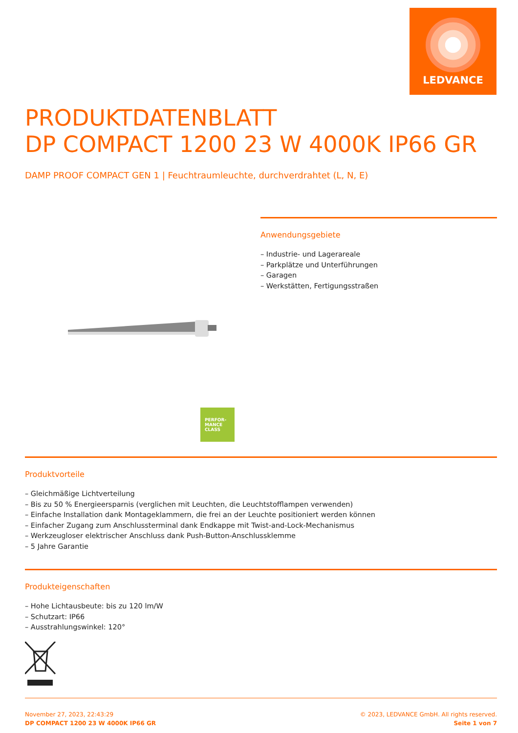LEDVANCE
PRODUKTDATENBLATT
DP COMPACT 1200 23 W 4000K IP66 GR
DAMP PROOF COMPACT GEN 1 | Feuchtraumleuchte, durchverdrahtet (L, N, E)
Anwendungsgebiete
– Industrie- und Lagerareale
– Parkplätze und Unterführungen
– Garagen
– Werkstätten, Fertigungsstraßen
PERFOR-
MANCE
CLASS
Produktvorteile
– Gleichmäßige Lichtverteilung
– Bis zu 50 % Energieersparnis (verglichen mit Leuchten, die Leuchtstofflampen verwenden)
– Einfache Installation dank Montageklammern, die frei an der Leuchte positioniert werden können
– Einfacher Zugang zum Anschlussterminal dank Endkappe mit Twist-and-Lock-Mechanismus
– Werkzeugloser elektrischer Anschluss dank Push-Button-Anschlussklemme
– 5 Jahre Garantie
Produkteigenschaften
– Hohe Lichtausbeute: bis zu 120 lm/W
– Schutzart: IP66
– Ausstrahlungswinkel: 120°
November 27, 2023, 22:43:29
DP COMPACT 1200 23 W 4000K IP66 GR
© 2023, LEDVANCE GmbH. All rights reserved.
Seite 1 von 7